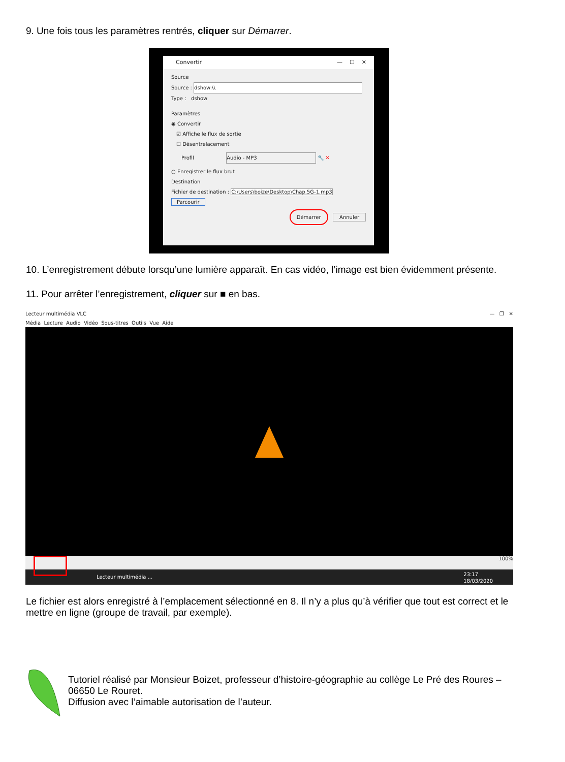9. Une fois tous les paramètres rentrés, cliquer sur Démarrer.
Convertir — ☐ ✕
Source
Source : dshow:\\
Type : dshow
Paramètres
◉ Convertir
☑ Affiche le flux de sortie
☐ Désentrelacement
Profil Audio - MP3 🔧 ✕
○ Enregistrer le flux brut
Destination
Fichier de destination : C:\Users\boize\Desktop\Chap.5G-1.mp3 Parcourir
Démarrer Annuler
10. L’enregistrement débute lorsqu’une lumière apparaît. En cas vidéo, l’image est bien évidemment présente.
11. Pour arrêter l’enregistrement, cliquer sur ■ en bas.
Lecteur multimédia VLC — ❐ ✕
Média Lecture Audio Vidéo Sous-titres Outils Vue Aide
100%
Lecteur multimédia ... 23:17
18/03/2020
Le fichier est alors enregistré à l’emplacement sélectionné en 8. Il n’y a plus qu’à vérifier que tout est correct et le mettre en ligne (groupe de travail, par exemple).
Tutoriel réalisé par Monsieur Boizet, professeur d’histoire-géographie au collège Le Pré des Roures – 06650 Le Rouret.
Diffusion avec l’aimable autorisation de l’auteur.